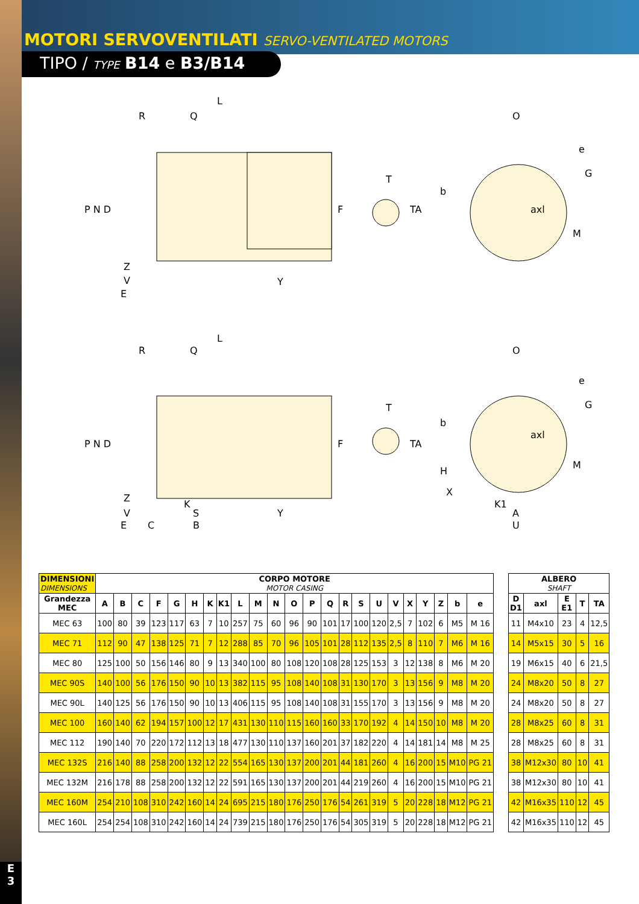MOTORI SERVOVENTILATI SERVO-VENTILATED MOTORS
TIPO / TYPE B14 e B3/B14
L
R
Q
O
Y
T
E
P N D
F
TA
b
e
G
axl
M
Z
V
L
R
Q
O
T
P N D
F
TA
b
e
G
axl
M
H
X
Z
K
K1
V
S
Y
A
E
C
B
U
| DIMENSIONI DIMENSIONS | CORPO MOTORE MOTOR CASING | | | | | | | | | | | | | | | | | | | | | | |
| --- | --- | --- | --- | --- | --- | --- | --- | --- | --- | --- | --- | --- | --- | --- | --- | --- | --- | --- | --- | --- | --- | --- | --- |
| Grandezza MEC | A | B | C | F | G | H | K | K1 | L | M | N | O | P | Q | R | S | U | V | X | Y | Z | b | e |
| MEC 63 | 100 | 80 | 39 | 123 | 117 | 63 | 7 | 10 | 257 | 75 | 60 | 96 | 90 | 101 | 17 | 100 | 120 | 2,5 | 7 | 102 | 6 | M5 | M 16 |
| MEC 71 | 112 | 90 | 47 | 138 | 125 | 71 | 7 | 12 | 288 | 85 | 70 | 96 | 105 | 101 | 28 | 112 | 135 | 2,5 | 8 | 110 | 7 | M6 | M 16 |
| MEC 80 | 125 | 100 | 50 | 156 | 146 | 80 | 9 | 13 | 340 | 100 | 80 | 108 | 120 | 108 | 28 | 125 | 153 | 3 | 12 | 138 | 8 | M6 | M 20 |
| MEC 90S | 140 | 100 | 56 | 176 | 150 | 90 | 10 | 13 | 382 | 115 | 95 | 108 | 140 | 108 | 31 | 130 | 170 | 3 | 13 | 156 | 9 | M8 | M 20 |
| MEC 90L | 140 | 125 | 56 | 176 | 150 | 90 | 10 | 13 | 406 | 115 | 95 | 108 | 140 | 108 | 31 | 155 | 170 | 3 | 13 | 156 | 9 | M8 | M 20 |
| MEC 100 | 160 | 140 | 62 | 194 | 157 | 100 | 12 | 17 | 431 | 130 | 110 | 115 | 160 | 160 | 33 | 170 | 192 | 4 | 14 | 150 | 10 | M8 | M 20 |
| MEC 112 | 190 | 140 | 70 | 220 | 172 | 112 | 13 | 18 | 477 | 130 | 110 | 137 | 160 | 201 | 37 | 182 | 220 | 4 | 14 | 181 | 14 | M8 | M 25 |
| MEC 132S | 216 | 140 | 88 | 258 | 200 | 132 | 12 | 22 | 554 | 165 | 130 | 137 | 200 | 201 | 44 | 181 | 260 | 4 | 16 | 200 | 15 | M10 | PG 21 |
| MEC 132M | 216 | 178 | 88 | 258 | 200 | 132 | 12 | 22 | 591 | 165 | 130 | 137 | 200 | 201 | 44 | 219 | 260 | 4 | 16 | 200 | 15 | M10 | PG 21 |
| MEC 160M | 254 | 210 | 108 | 310 | 242 | 160 | 14 | 24 | 695 | 215 | 180 | 176 | 250 | 176 | 54 | 261 | 319 | 5 | 20 | 228 | 18 | M12 | PG 21 |
| MEC 160L | 254 | 254 | 108 | 310 | 242 | 160 | 14 | 24 | 739 | 215 | 180 | 176 | 250 | 176 | 54 | 305 | 319 | 5 | 20 | 228 | 18 | M12 | PG 21 |
| ALBERO SHAFT | | | | |
| --- | --- | --- | --- | --- |
| D D1 | axl | E E1 | T | TA |
| 11 | M4x10 | 23 | 4 | 12,5 |
| 14 | M5x15 | 30 | 5 | 16 |
| 19 | M6x15 | 40 | 6 | 21,5 |
| 24 | M8x20 | 50 | 8 | 27 |
| 24 | M8x20 | 50 | 8 | 27 |
| 28 | M8x25 | 60 | 8 | 31 |
| 28 | M8x25 | 60 | 8 | 31 |
| 38 | M12x30 | 80 | 10 | 41 |
| 38 | M12x30 | 80 | 10 | 41 |
| 42 | M16x35 | 110 | 12 | 45 |
| 42 | M16x35 | 110 | 12 | 45 |
E
3